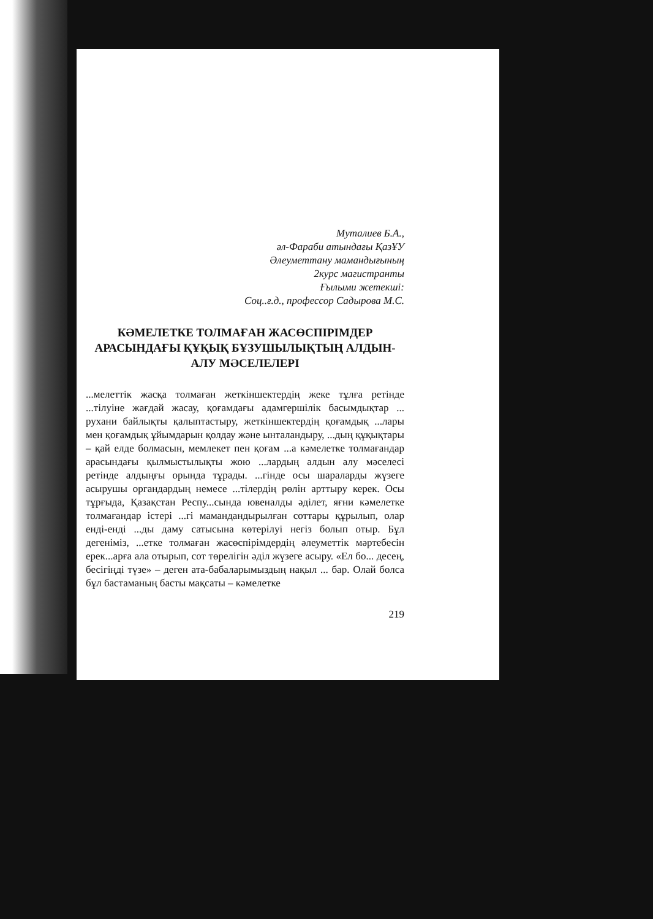Муталиев Б.А.,
әл-Фараби атындағы ҚазҰУ
Әлеуметтану мамандығының
2курс магистранты
Ғылыми жетекші:
Соц..ғ.д., профессор Садырова М.С.
КӘМЕЛЕТКЕ ТОЛМАҒАН ЖАСӨСПІРІМДЕР АРАСЫНДАҒЫ ҚҰҚЫҚ БҰЗУШЫЛЫҚТЫҢ АЛДЫН-АЛУ МӘСЕЛЕЛЕРІ
...мелеттік жасқа толмаған жеткіншектердің жеке тұлға ретінде ...тілуіне жағдай жасау, қоғамдағы адамгершілік басымдықтар ... рухани байлықты қалыптастыру, жеткіншектердің қоғамдық ...лары мен қоғамдық ұйымдарын қолдау және ынталандыру, ...дың құқықтары – қай елде болмасын, мемлекет пен қоғам ...а кәмелетке толмағандар арасындағы қылмыстылықты жою ...лардың алдын алу мәселесі ретінде алдыңғы орында тұрады. ...гінде осы шараларды жүзеге асырушы органдардың немесе ...тілердің рөлін арттыру керек. Осы тұрғыда, Қазақстан Респу...сында ювеналды әділет, яғни кәмелетке толмағандар істері ...гі мамандандырылған соттары құрылып, олар енді-енді ...ды даму сатысына көтерілуі негіз болып отыр. Бұл дегеніміз, ...етке толмаған жасөспірімдердің әлеуметтік мәртебесін ерек...арға ала отырып, сот төрелігін әділ жүзеге асыру. «Ел бо... десең, бесігіңді түзе» – деген ата-бабаларымыздың нақыл ... бар. Олай болса бұл бастаманың басты мақсаты – кәмелетке
219